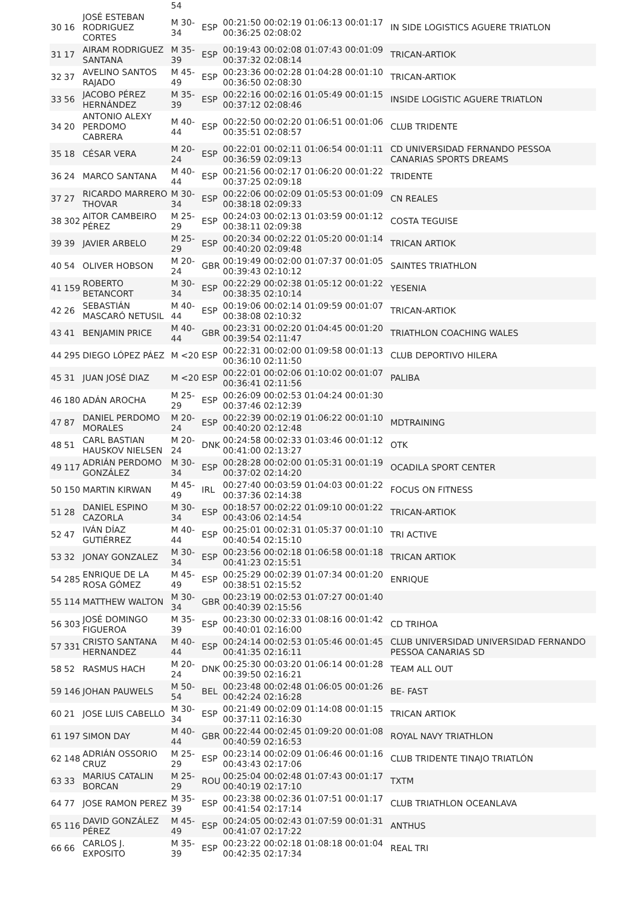| | | | 54 | | | |
| 30 | 16 | JOSÉ ESTEBAN RODRIGUEZ CORTES | M 30-34 | ESP | 00:21:50 00:02:19 01:06:13 00:01:17 00:36:25 02:08:02 | IN SIDE LOGISTICS AGUERE TRIATLON |
| 31 | 17 | AIRAM RODRIGUEZ SANTANA | M 35-39 | ESP | 00:19:43 00:02:08 01:07:43 00:01:09 00:37:32 02:08:14 | TRICAN-ARTIOK |
| 32 | 37 | AVELINO SANTOS RAJADO | M 45-49 | ESP | 00:23:36 00:02:28 01:04:28 00:01:10 00:36:50 02:08:30 | TRICAN-ARTIOK |
| 33 | 56 | JACOBO PÉREZ HERNÁNDEZ | M 35-39 | ESP | 00:22:16 00:02:16 01:05:49 00:01:15 00:37:12 02:08:46 | INSIDE LOGISTIC AGUERE TRIATLON |
| 34 | 20 | ANTONIO ALEXY PERDOMO CABRERA | M 40-44 | ESP | 00:22:50 00:02:20 01:06:51 00:01:06 00:35:51 02:08:57 | CLUB TRIDENTE |
| 35 | 18 | CÉSAR VERA | M 20-24 | ESP | 00:22:01 00:02:11 01:06:54 00:01:11 00:36:59 02:09:13 | CD UNIVERSIDAD FERNANDO PESSOA CANARIAS SPORTS DREAMS |
| 36 | 24 | MARCO SANTANA | M 40-44 | ESP | 00:21:56 00:02:17 01:06:20 00:01:22 00:37:25 02:09:18 | TRIDENTE |
| 37 | 27 | RICARDO MARRERO THOVAR | M 30-34 | ESP | 00:22:06 00:02:09 01:05:53 00:01:09 00:38:18 02:09:33 | CN REALES |
| 38 | 302 | AITOR CAMBEIRO PÉREZ | M 25-29 | ESP | 00:24:03 00:02:13 01:03:59 00:01:12 00:38:11 02:09:38 | COSTA TEGUISE |
| 39 | 39 | JAVIER ARBELO | M 25-29 | ESP | 00:20:34 00:02:22 01:05:20 00:01:14 00:40:20 02:09:48 | TRICAN ARTIOK |
| 40 | 54 | OLIVER HOBSON | M 20-24 | GBR | 00:19:49 00:02:00 01:07:37 00:01:05 00:39:43 02:10:12 | SAINTES TRIATHLON |
| 41 | 159 | ROBERTO BETANCORT | M 30-34 | ESP | 00:22:29 00:02:38 01:05:12 00:01:22 00:38:35 02:10:14 | YESENIA |
| 42 | 26 | SEBASTIÁN MASCARÓ NETUSIL | M 40-44 | ESP | 00:19:06 00:02:14 01:09:59 00:01:07 00:38:08 02:10:32 | TRICAN-ARTIOK |
| 43 | 41 | BENJAMIN PRICE | M 40-44 | GBR | 00:23:31 00:02:20 01:04:45 00:01:20 00:39:54 02:11:47 | TRIATHLON COACHING WALES |
| 44 | 295 | DIEGO LÓPEZ PÁEZ | M <20 | ESP | 00:22:31 00:02:00 01:09:58 00:01:13 00:36:10 02:11:50 | CLUB DEPORTIVO HILERA |
| 45 | 31 | JUAN JOSÉ DIAZ | M <20 | ESP | 00:22:01 00:02:06 01:10:02 00:01:07 00:36:41 02:11:56 | PALIBA |
| 46 | 180 | ADÁN AROCHA | M 25-29 | ESP | 00:26:09 00:02:53 01:04:24 00:01:30 00:37:46 02:12:39 | |
| 47 | 87 | DANIEL PERDOMO MORALES | M 20-24 | ESP | 00:22:39 00:02:19 01:06:22 00:01:10 00:40:20 02:12:48 | MDTRAINING |
| 48 | 51 | CARL BASTIAN HAUSKOV NIELSEN | M 20-24 | DNK | 00:24:58 00:02:33 01:03:46 00:01:12 00:41:00 02:13:27 | OTK |
| 49 | 117 | ADRIÁN PERDOMO GONZÁLEZ | M 30-34 | ESP | 00:28:28 00:02:00 01:05:31 00:01:19 00:37:02 02:14:20 | OCADILA SPORT CENTER |
| 50 | 150 | MARTIN KIRWAN | M 45-49 | IRL | 00:27:40 00:03:59 01:04:03 00:01:22 00:37:36 02:14:38 | FOCUS ON FITNESS |
| 51 | 28 | DANIEL ESPINO CAZORLA | M 30-34 | ESP | 00:18:57 00:02:22 01:09:10 00:01:22 00:43:06 02:14:54 | TRICAN-ARTIOK |
| 52 | 47 | IVÁN DÍAZ GUTIÉRREZ | M 40-44 | ESP | 00:25:01 00:02:31 01:05:37 00:01:10 00:40:54 02:15:10 | TRI ACTIVE |
| 53 | 32 | JONAY GONZALEZ | M 30-34 | ESP | 00:23:56 00:02:18 01:06:58 00:01:18 00:41:23 02:15:51 | TRICAN ARTIOK |
| 54 | 285 | ENRIQUE DE LA ROSA GÓMEZ | M 45-49 | ESP | 00:25:29 00:02:39 01:07:34 00:01:20 00:38:51 02:15:52 | ENRIQUE |
| 55 | 114 | MATTHEW WALTON | M 30-34 | GBR | 00:23:19 00:02:53 01:07:27 00:01:40 00:40:39 02:15:56 | |
| 56 | 303 | JOSÉ DOMINGO FIGUEROA | M 35-39 | ESP | 00:23:30 00:02:33 01:08:16 00:01:42 00:40:01 02:16:00 | CD TRIHOA |
| 57 | 331 | CRISTO SANTANA HERNANDEZ | M 40-44 | ESP | 00:24:14 00:02:53 01:05:46 00:01:45 00:41:35 02:16:11 | CLUB UNIVERSIDAD UNIVERSIDAD FERNANDO PESSOA CANARIAS SD |
| 58 | 52 | RASMUS HACH | M 20-24 | DNK | 00:25:30 00:03:20 01:06:14 00:01:28 00:39:50 02:16:21 | TEAM ALL OUT |
| 59 | 146 | JOHAN PAUWELS | M 50-54 | BEL | 00:23:48 00:02:48 01:06:05 00:01:26 00:42:24 02:16:28 | BE- FAST |
| 60 | 21 | JOSE LUIS CABELLO | M 30-34 | ESP | 00:21:49 00:02:09 01:14:08 00:01:15 00:37:11 02:16:30 | TRICAN ARTIOK |
| 61 | 197 | SIMON DAY | M 40-44 | GBR | 00:22:44 00:02:45 01:09:20 00:01:08 00:40:59 02:16:53 | ROYAL NAVY TRIATHLON |
| 62 | 148 | ADRIÁN OSSORIO CRUZ | M 25-29 | ESP | 00:23:14 00:02:09 01:06:46 00:01:16 00:43:43 02:17:06 | CLUB TRIDENTE TINAJO TRIATLÓN |
| 63 | 33 | MARIUS CATALIN BORCAN | M 25-29 | ROU | 00:25:04 00:02:48 01:07:43 00:01:17 00:40:19 02:17:10 | TXTM |
| 64 | 77 | JOSE RAMON PEREZ | M 35-39 | ESP | 00:23:38 00:02:36 01:07:51 00:01:17 00:41:54 02:17:14 | CLUB TRIATHLON OCEANLAVA |
| 65 | 116 | DAVID GONZÁLEZ PÉREZ | M 45-49 | ESP | 00:24:05 00:02:43 01:07:59 00:01:31 00:41:07 02:17:22 | ANTHUS |
| 66 | 66 | CARLOS J. EXPOSITO | M 35-39 | ESP | 00:23:22 00:02:18 01:08:18 00:01:04 00:42:35 02:17:34 | REAL TRI |